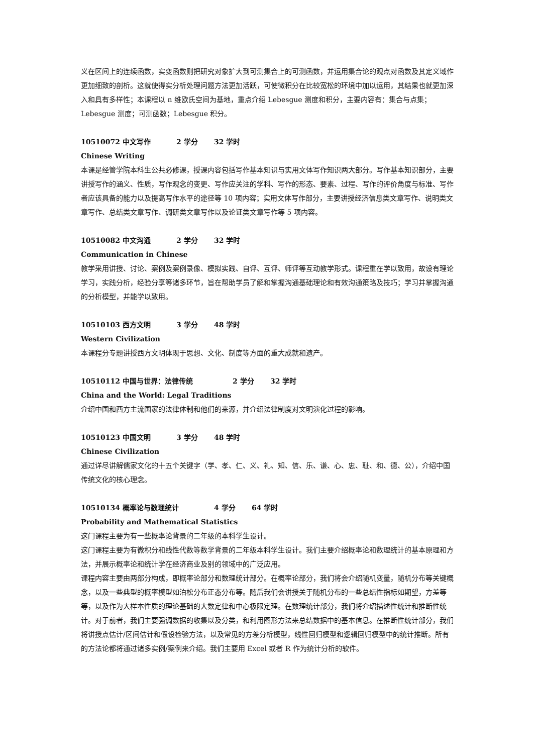义在区间上的连续函数，实变函数则把研究对象扩大到可测集合上的可测函数，并运用集合论的观点对函数及其定义域作更加细致的剖析。这就使得实分析处理问题方法更加活跃，可使微积分在比较宽松的环境中加以运用，其结果也就更加深入和具有多样性；本课程以 n 维欧氏空间为基地，重点介绍 Lebesgue 测度和积分，主要内容有：集合与点集；Lebesgue 测度；可测函数；Lebesgue 积分。
10510072 中文写作 2 学分 32 学时
Chinese Writing
本课是经管学院本科生公共必修课，授课内容包括写作基本知识与实用文体写作知识两大部分。写作基本知识部分，主要讲授写作的涵义、性质，写作观念的变更、写作应关注的学科、写作的形态、要素、过程、写作的评价角度与标准、写作者应该具备的能力以及提高写作水平的途径等 10 项内容；实用文体写作部分，主要讲授经济信息类文章写作、说明类文章写作、总结类文章写作、调研类文章写作以及论证类文章写作等 5 项内容。
10510082 中文沟通 2 学分 32 学时
Communication in Chinese
教学采用讲授、讨论、案例及案例录像、模拟实践、自评、互评、师评等互动教学形式。课程重在学以致用，故设有理论学习，实践分析，经验分享等诸多环节，旨在帮助学员了解和掌握沟通基础理论和有效沟通策略及技巧；学习并掌握沟通的分析模型，并能学以致用。
10510103 西方文明 3 学分 48 学时
Western Civilization
本课程分专题讲授西方文明体现于思想、文化、制度等方面的重大成就和遗产。
10510112 中国与世界：法律传统 2 学分 32 学时
China and the World: Legal Traditions
介绍中国和西方主流国家的法律体制和他们的来源，并介绍法律制度对文明演化过程的影响。
10510123 中国文明 3 学分 48 学时
Chinese Civilization
通过详尽讲解儒家文化的十五个关键字（学、孝、仁、义、礼、知、信、乐、谦、心、忠、耻、和、德、公），介绍中国传统文化的核心理念。
10510134 概率论与数理统计 4 学分 64 学时
Probability and Mathematical Statistics
这门课程主要为有一些概率论背景的二年级的本科学生设计。
这门课程主要为有微积分和线性代数等数学背景的二年级本科学生设计。我们主要介绍概率论和数理统计的基本原理和方法，并展示概率论和统计学在经济商业及别的领域中的广泛应用。
课程内容主要由两部分构成，即概率论部分和数理统计部分。在概率论部分，我们将会介绍随机变量，随机分布等关键概念，以及一些典型的概率模型如泊松分布正态分布等。随后我们会讲授关于随机分布的一些总结性指标如期望，方差等等，以及作为大样本性质的理论基础的大数定律和中心极限定理。在数理统计部分，我们将介绍描述性统计和推断性统计。对于前者，我们主要强调数据的收集以及分类，和利用图形方法来总结数据中的基本信息。在推断性统计部分，我们将讲授点估计/区间估计和假设检验方法，以及常见的方差分析模型，线性回归模型和逻辑回归模型中的统计推断。所有的方法论都将通过诸多实例/案例来介绍。我们主要用 Excel 或者 R 作为统计分析的软件。